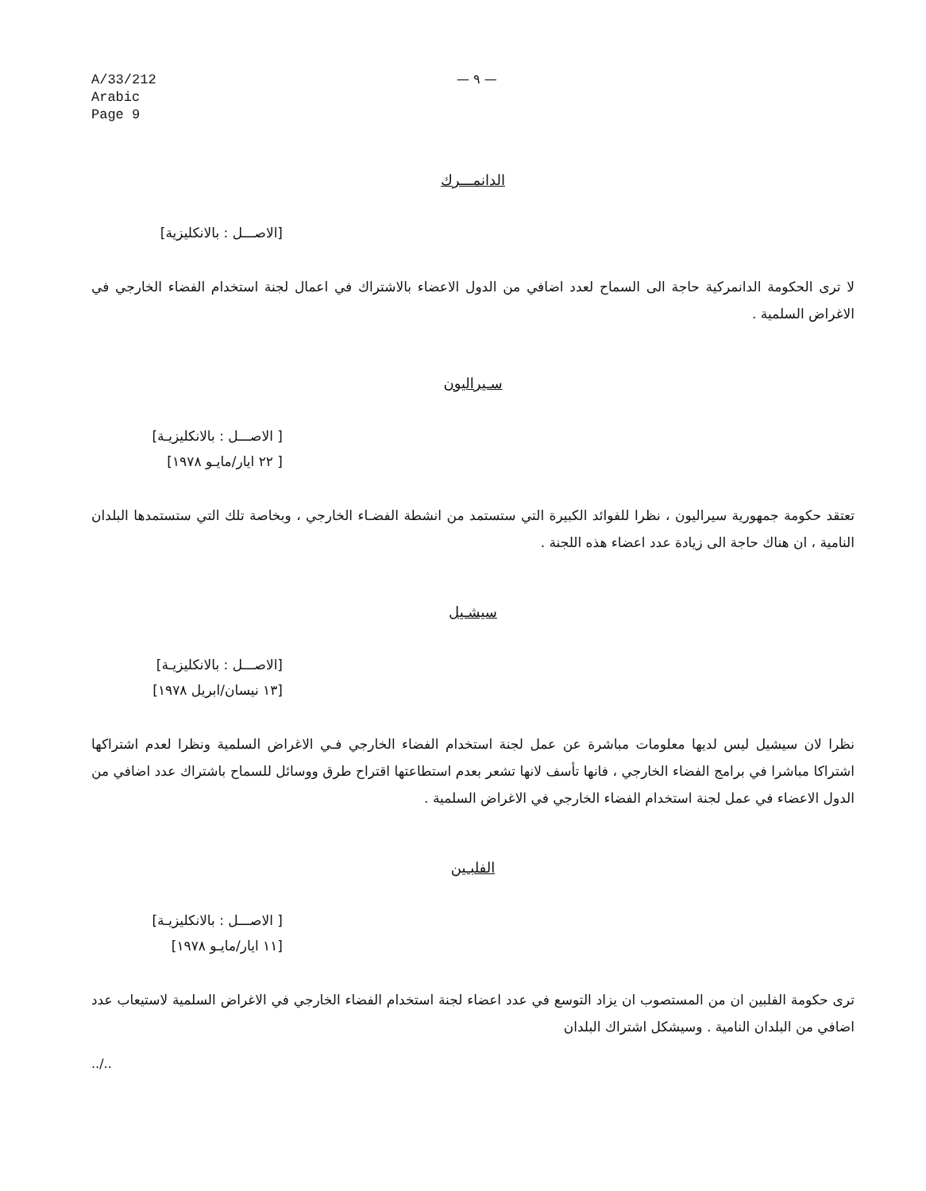A/33/212
Arabic
Page 9
— ٩ —
الدانمـــرك
[الاصـــل : بالانكليزية]
لا ترى الحكومة الدانمركية حاجة الى السماح لعدد اضافي من الدول الاعضاء بالاشتراك في اعمال لجنة استخدام الفضاء الخارجي في الاغراض السلمية .
سـيراليون
[ الاصـــل : بالانكليزيـة]
[ ٢٢ ايار/مايـو ١٩٧٨]
تعتقد حكومة جمهورية سيراليون ، نظرا للفوائد الكبيرة التي ستستمد من انشطة الفضـاء الخارجي ، وبخاصة تلك التي ستستمدها البلدان النامية ، ان هناك حاجة الى زيادة عدد اعضاء هذه اللجنة .
سيشـيل
[الاصـــل : بالانكليزيـة]
[١٣ نيسان/ابريل ١٩٧٨]
نظرا لان سيشيل ليس لديها معلومات مباشرة عن عمل لجنة استخدام الفضاء الخارجي فـي الاغراض السلمية ونظرا لعدم اشتراكها اشتراكا مباشرا في برامج الفضاء الخارجي ، فانها تأسف لانها تشعر بعدم استطاعتها اقتراح طرق ووسائل للسماح باشتراك عدد اضافي من الدول الاعضاء في عمل لجنة استخدام الفضاء الخارجي في الاغراض السلمية .
الفلبـين
[ الاصـــل : بالانكليزيـة]
[١١ ايار/مايـو ١٩٧٨]
ترى حكومة الفلبين ان من المستصوب ان يزاد التوسع في عدد اعضاء لجنة استخدام الفضاء الخارجي في الاغراض السلمية لاستيعاب عدد اضافي من البلدان النامية . وسيشكل اشتراك البلدان
../..